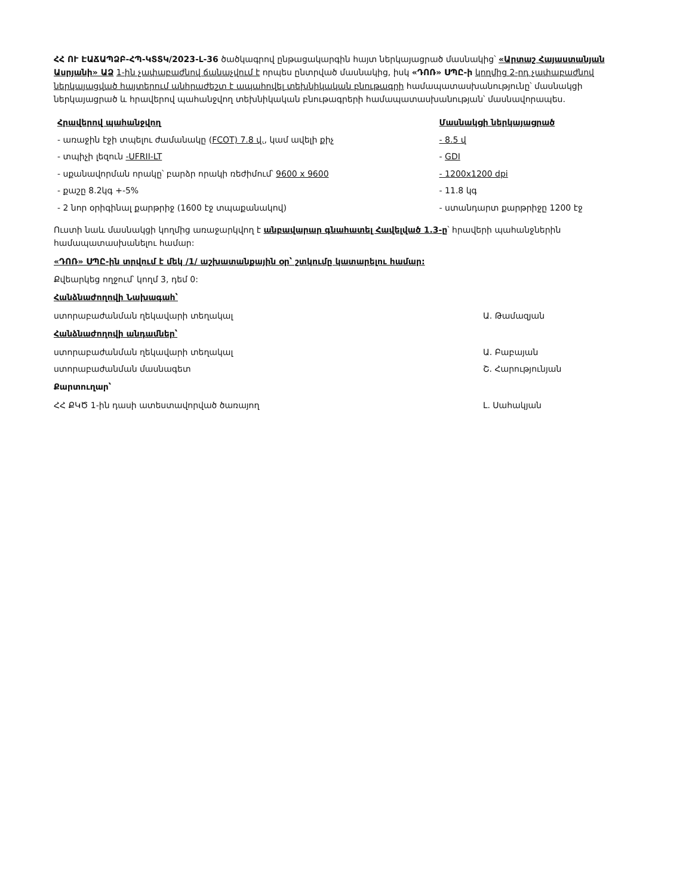ՀՀ ՈՒ ԷԱՃԱՊՁԲ-ՀՊ-ԿՏՏԿ/2023-Լ-36 ծածկագրով ընթացակարգին հայտ ներկայացրած մասնակից՝ «Արտաշ Հայաստանյան Ասրյանի» ԱՁ 1-ին չափաբաժնով ճանաչվում է որպես ընտրված մասնակից, իսկ «ԴՈՌ» ՍՊԸ-ի կողմից 2-րդ չափաբաժնով ներկայացված հայտերում անհրաժեշտ է ապահովել տեխնիկական բնութագրի համապատասխանությունը՝ մասնակցի ներկայացրած և հրավերով պահանջվող տեխնիկական բնութագրերի համապատասխանության՝ մասնավորապես.
| Հրավերով պահանջվող | Մասնակցի ներկայացրած |
| --- | --- |
| - առաջին էջի տպելու ժամանակը ( FCOT) 7.8 վ. , կամ ավելի քիչ | - 8.5 վ |
| - տպիչի լեզուն -UFRII-LT | - GDI |
| - սքանավորման որակը՝ բարձր որակի ռեժիմում՝ 9600 x 9600 | - 1200x1200 dpi |
| - քաշը 8.2կգ +-5% | - 11.8 կգ |
| - 2 նոր օրիգինալ քարթրիջ (1600 էջ տպաքանակով) | - ստանդարտ քարթրիջը 1200 էջ |
Ուստի նաև մասնակցի կողմից առաջարկվող է անբավարար գնահատել Հավելված 1.3-ը՝ հրավերի պահանջներին համապատասխանելու համար:
«ԴՈՌ» ՍՊԸ-ին տրվում է մեկ /1/ աշխատանքային օր՝ շտկումը կատարելու համար:
Քվեարկեց ողջում՝ կողմ 3, դեմ 0:
Հանձնաժողովի Նախագահ՝
ստորաբաժանման ղեկավարի տեղակալ Ա. Թամազյան
Հանձնաժողովի անդամներ՝
ստորաբաժանման ղեկավարի տեղակալ Ա. Բաբայան
ստորաբաժանման մասնագետ Շ. Հարությունյան
Քարտուղար՝
ՀՀ ՔԿԾ 1-ին դասի ատեստավորված ծառայող Լ. Սահակյան